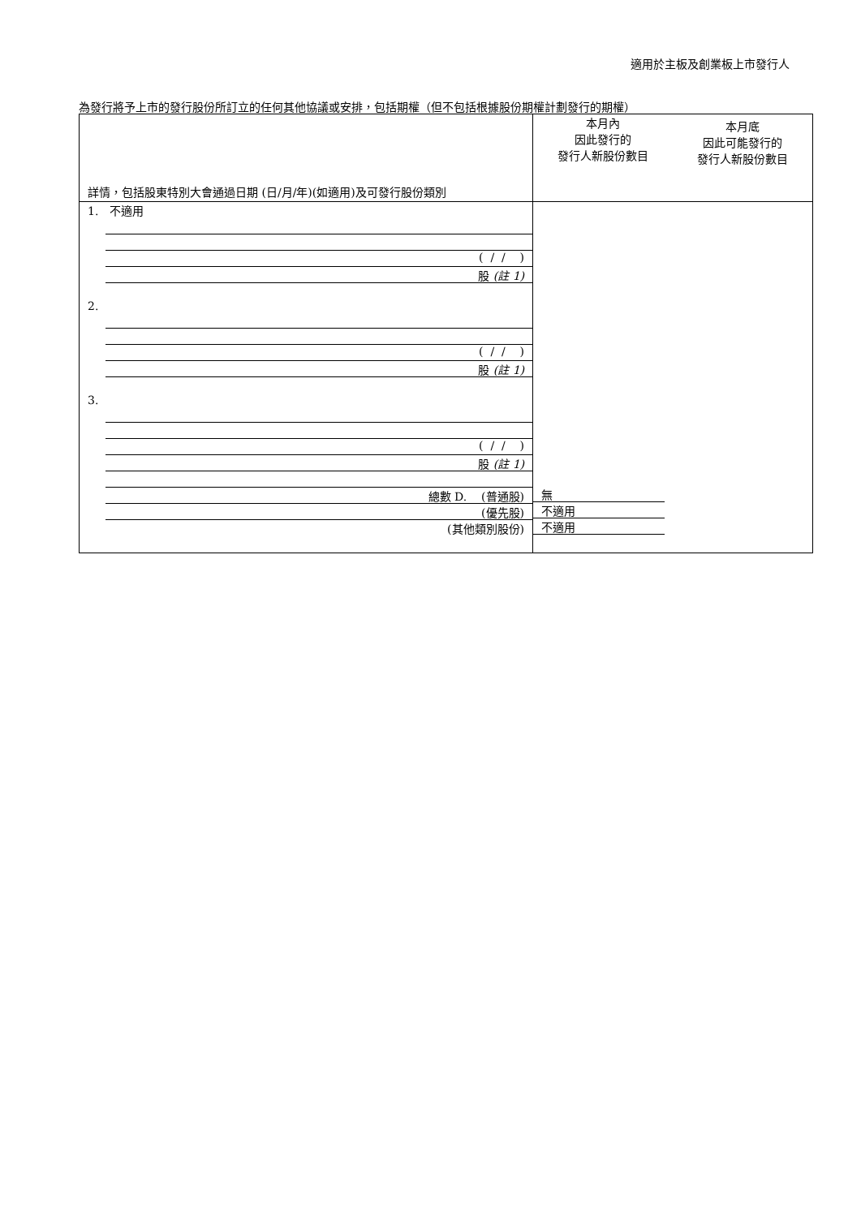適用於主板及創業板上市發行人
為發行將予上市的發行股份所訂立的任何其他協議或安排，包括期權（但不包括根據股份期權計劃發行的期權）
| 詳情，包括股東特別大會通過日期 (日/月/年)(如適用)及可發行股份類別 | 本月內 因此發行的 發行人新股份數目 | 本月底 因此可能發行的 發行人新股份數目 |
| --- | --- | --- |
| 1. 不適用 ( / / ) 股 (註 1) 2. ( / / ) 股 (註 1) 3. ( / / ) 股 (註 1) 總數 D. (普通股) (優先股) (其他類別股份) | 無 不適用 不適用 | |